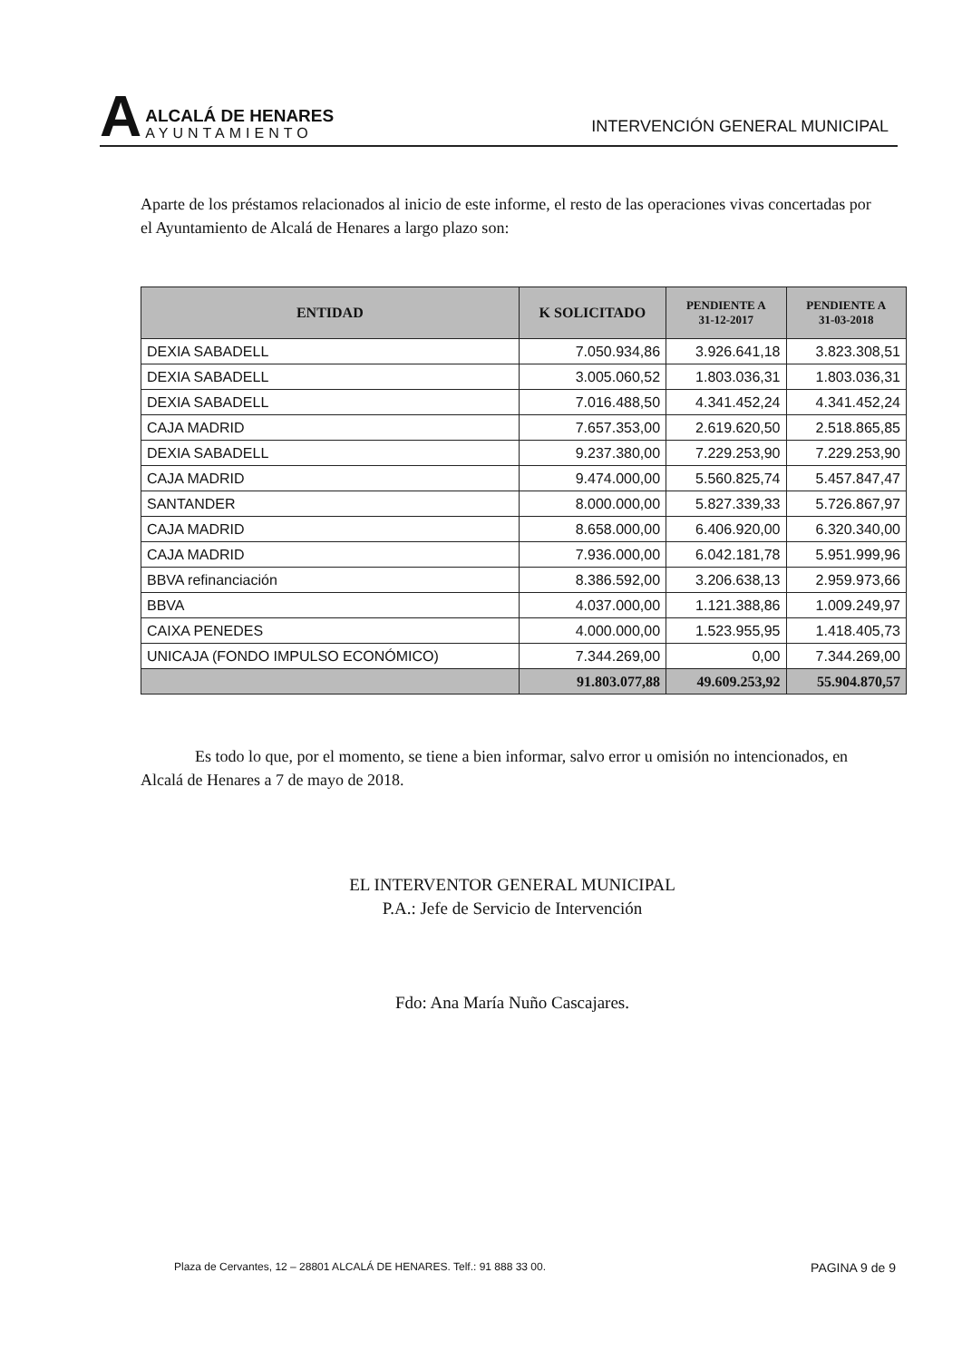A
ALCALÁ DE HENARES
AYUNTAMIENTO
INTERVENCIÓN GENERAL MUNICIPAL
Aparte de los préstamos relacionados al inicio de este informe, el resto de las operaciones vivas concertadas por el Ayuntamiento de Alcalá de Henares a largo plazo son:
| ENTIDAD | K SOLICITADO | PENDIENTE A 31-12-2017 | PENDIENTE A 31-03-2018 |
| --- | --- | --- | --- |
| DEXIA SABADELL | 7.050.934,86 | 3.926.641,18 | 3.823.308,51 |
| DEXIA SABADELL | 3.005.060,52 | 1.803.036,31 | 1.803.036,31 |
| DEXIA SABADELL | 7.016.488,50 | 4.341.452,24 | 4.341.452,24 |
| CAJA MADRID | 7.657.353,00 | 2.619.620,50 | 2.518.865,85 |
| DEXIA SABADELL | 9.237.380,00 | 7.229.253,90 | 7.229.253,90 |
| CAJA MADRID | 9.474.000,00 | 5.560.825,74 | 5.457.847,47 |
| SANTANDER | 8.000.000,00 | 5.827.339,33 | 5.726.867,97 |
| CAJA MADRID | 8.658.000,00 | 6.406.920,00 | 6.320.340,00 |
| CAJA MADRID | 7.936.000,00 | 6.042.181,78 | 5.951.999,96 |
| BBVA refinanciación | 8.386.592,00 | 3.206.638,13 | 2.959.973,66 |
| BBVA | 4.037.000,00 | 1.121.388,86 | 1.009.249,97 |
| CAIXA PENEDES | 4.000.000,00 | 1.523.955,95 | 1.418.405,73 |
| UNICAJA (FONDO IMPULSO ECONÓMICO) | 7.344.269,00 | 0,00 | 7.344.269,00 |
| | 91.803.077,88 | 49.609.253,92 | 55.904.870,57 |
Es todo lo que, por el momento, se tiene a bien informar, salvo error u omisión no intencionados, en Alcalá de Henares a 7 de mayo de 2018.
EL INTERVENTOR GENERAL MUNICIPAL
P.A.: Jefe de Servicio de Intervención
Fdo: Ana María Nuño Cascajares.
Plaza de Cervantes, 12 – 28801 ALCALÁ DE HENARES. Telf.: 91 888 33 00. PAGINA 9 de 9